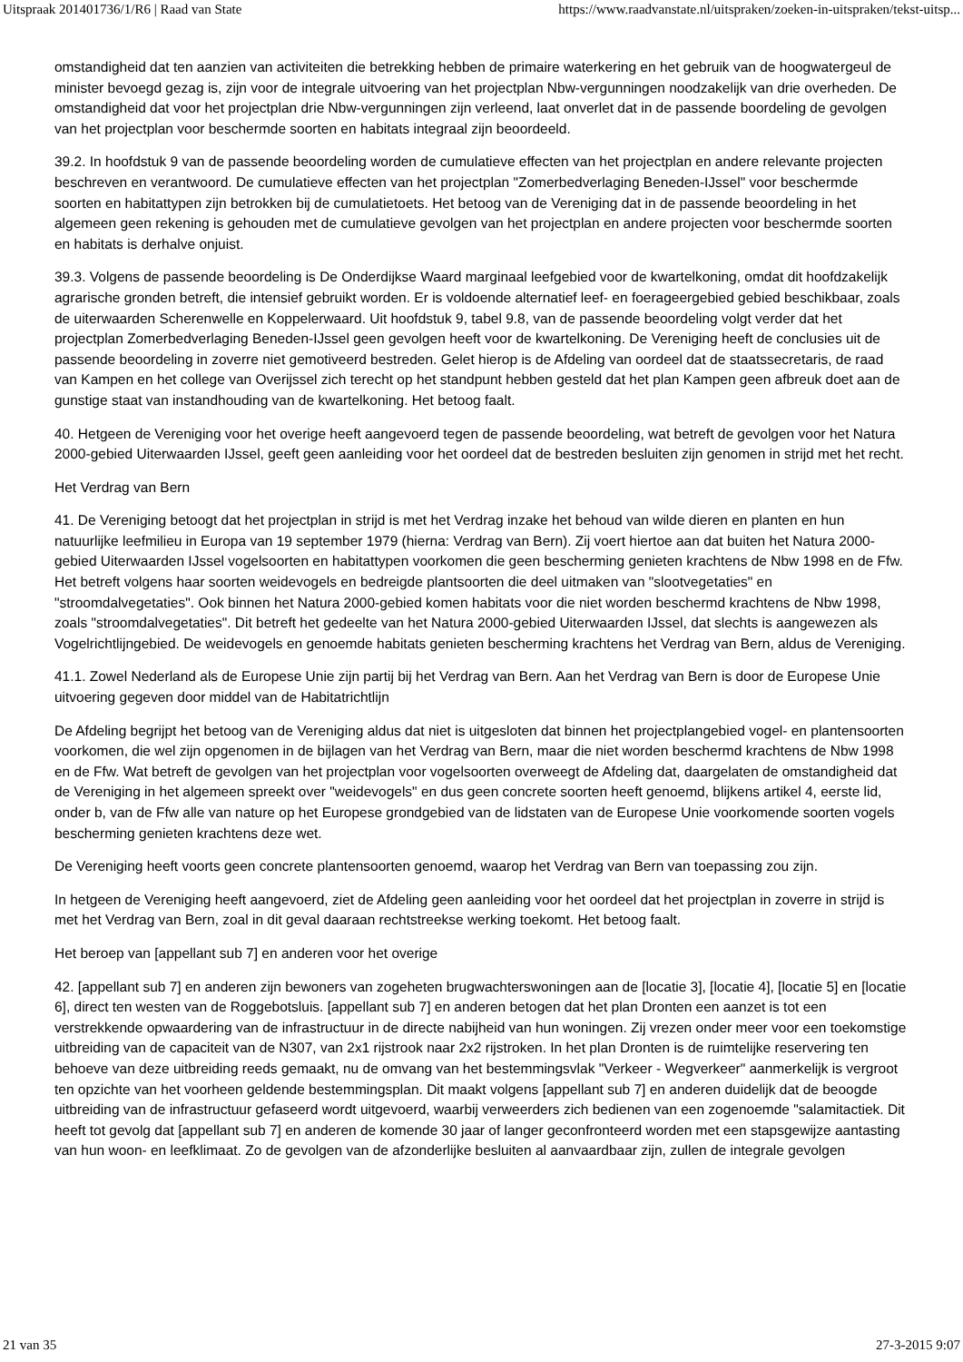Uitspraak 201401736/1/R6 | Raad van State https://www.raadvanstate.nl/uitspraken/zoeken-in-uitspraken/tekst-uitsp...
omstandigheid dat ten aanzien van activiteiten die betrekking hebben de primaire waterkering en het gebruik van de hoogwatergeul de minister bevoegd gezag is, zijn voor de integrale uitvoering van het projectplan Nbw-vergunningen noodzakelijk van drie overheden. De omstandigheid dat voor het projectplan drie Nbw-vergunningen zijn verleend, laat onverlet dat in de passende boordeling de gevolgen van het projectplan voor beschermde soorten en habitats integraal zijn beoordeeld.
39.2. In hoofdstuk 9 van de passende beoordeling worden de cumulatieve effecten van het projectplan en andere relevante projecten beschreven en verantwoord. De cumulatieve effecten van het projectplan "Zomerbedverlaging Beneden-IJssel" voor beschermde soorten en habitattypen zijn betrokken bij de cumulatietoets. Het betoog van de Vereniging dat in de passende beoordeling in het algemeen geen rekening is gehouden met de cumulatieve gevolgen van het projectplan en andere projecten voor beschermde soorten en habitats is derhalve onjuist.
39.3. Volgens de passende beoordeling is De Onderdijkse Waard marginaal leefgebied voor de kwartelkoning, omdat dit hoofdzakelijk agrarische gronden betreft, die intensief gebruikt worden. Er is voldoende alternatief leef- en foerageergebied gebied beschikbaar, zoals de uiterwaarden Scherenwelle en Koppelerwaard. Uit hoofdstuk 9, tabel 9.8, van de passende beoordeling volgt verder dat het projectplan Zomerbedverlaging Beneden-IJssel geen gevolgen heeft voor de kwartelkoning. De Vereniging heeft de conclusies uit de passende beoordeling in zoverre niet gemotiveerd bestreden. Gelet hierop is de Afdeling van oordeel dat de staatssecretaris, de raad van Kampen en het college van Overijssel zich terecht op het standpunt hebben gesteld dat het plan Kampen geen afbreuk doet aan de gunstige staat van instandhouding van de kwartelkoning. Het betoog faalt.
40. Hetgeen de Vereniging voor het overige heeft aangevoerd tegen de passende beoordeling, wat betreft de gevolgen voor het Natura 2000-gebied Uiterwaarden IJssel, geeft geen aanleiding voor het oordeel dat de bestreden besluiten zijn genomen in strijd met het recht.
Het Verdrag van Bern
41. De Vereniging betoogt dat het projectplan in strijd is met het Verdrag inzake het behoud van wilde dieren en planten en hun natuurlijke leefmilieu in Europa van 19 september 1979 (hierna: Verdrag van Bern). Zij voert hiertoe aan dat buiten het Natura 2000-gebied Uiterwaarden IJssel vogelsoorten en habitattypen voorkomen die geen bescherming genieten krachtens de Nbw 1998 en de Ffw. Het betreft volgens haar soorten weidevogels en bedreigde plantsoorten die deel uitmaken van "slootvegetaties" en "stroomdalvegetaties". Ook binnen het Natura 2000-gebied komen habitats voor die niet worden beschermd krachtens de Nbw 1998, zoals "stroomdalvegetaties". Dit betreft het gedeelte van het Natura 2000-gebied Uiterwaarden IJssel, dat slechts is aangewezen als Vogelrichtlijngebied. De weidevogels en genoemde habitats genieten bescherming krachtens het Verdrag van Bern, aldus de Vereniging.
41.1. Zowel Nederland als de Europese Unie zijn partij bij het Verdrag van Bern. Aan het Verdrag van Bern is door de Europese Unie uitvoering gegeven door middel van de Habitatrichtlijn
De Afdeling begrijpt het betoog van de Vereniging aldus dat niet is uitgesloten dat binnen het projectplangebied vogel- en plantensoorten voorkomen, die wel zijn opgenomen in de bijlagen van het Verdrag van Bern, maar die niet worden beschermd krachtens de Nbw 1998 en de Ffw. Wat betreft de gevolgen van het projectplan voor vogelsoorten overweegt de Afdeling dat, daargelaten de omstandigheid dat de Vereniging in het algemeen spreekt over "weidevogels" en dus geen concrete soorten heeft genoemd, blijkens artikel 4, eerste lid, onder b, van de Ffw alle van nature op het Europese grondgebied van de lidstaten van de Europese Unie voorkomende soorten vogels bescherming genieten krachtens deze wet.
De Vereniging heeft voorts geen concrete plantensoorten genoemd, waarop het Verdrag van Bern van toepassing zou zijn.
In hetgeen de Vereniging heeft aangevoerd, ziet de Afdeling geen aanleiding voor het oordeel dat het projectplan in zoverre in strijd is met het Verdrag van Bern, zoal in dit geval daaraan rechtstreekse werking toekomt. Het betoog faalt.
Het beroep van [appellant sub 7] en anderen voor het overige
42. [appellant sub 7] en anderen zijn bewoners van zogeheten brugwachterswoningen aan de [locatie 3], [locatie 4], [locatie 5] en [locatie 6], direct ten westen van de Roggebotsluis. [appellant sub 7] en anderen betogen dat het plan Dronten een aanzet is tot een verstrekkende opwaardering van de infrastructuur in de directe nabijheid van hun woningen. Zij vrezen onder meer voor een toekomstige uitbreiding van de capaciteit van de N307, van 2x1 rijstrook naar 2x2 rijstroken. In het plan Dronten is de ruimtelijke reservering ten behoeve van deze uitbreiding reeds gemaakt, nu de omvang van het bestemmingsvlak "Verkeer - Wegverkeer" aanmerkelijk is vergroot ten opzichte van het voorheen geldende bestemmingsplan. Dit maakt volgens [appellant sub 7] en anderen duidelijk dat de beoogde uitbreiding van de infrastructuur gefaseerd wordt uitgevoerd, waarbij verweerders zich bedienen van een zogenoemde "salamitactiek. Dit heeft tot gevolg dat [appellant sub 7] en anderen de komende 30 jaar of langer geconfronteerd worden met een stapsgewijze aantasting van hun woon- en leefklimaat. Zo de gevolgen van de afzonderlijke besluiten al aanvaardbaar zijn, zullen de integrale gevolgen
21 van 35 27-3-2015 9:07